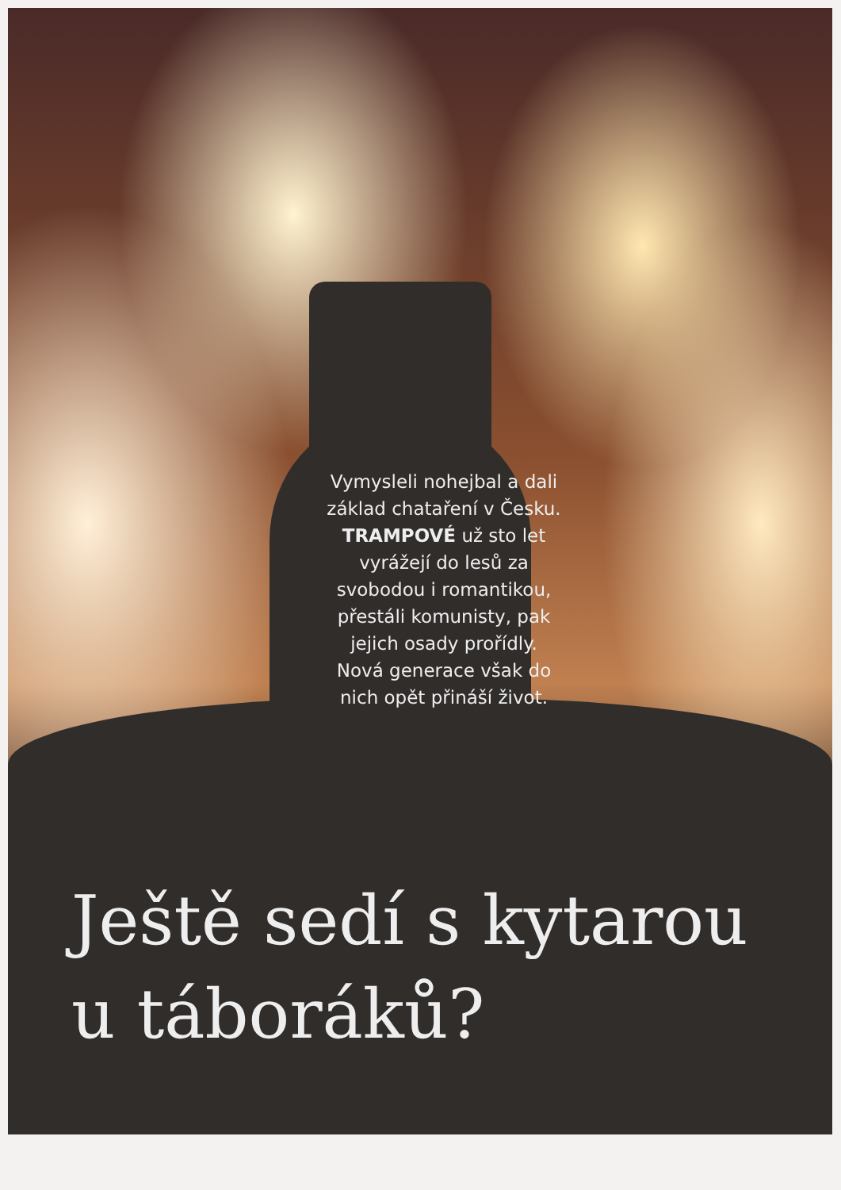Vymysleli nohejbal a dali základ chataření v Česku. TRAMPOVÉ už sto let vyrážejí do lesů za svobodou i romantikou, přestáli komunisty, pak jejich osady prořídly. Nová generace však do nich opět přináší život.
Ještě sedí s kytarou
u táboráků?